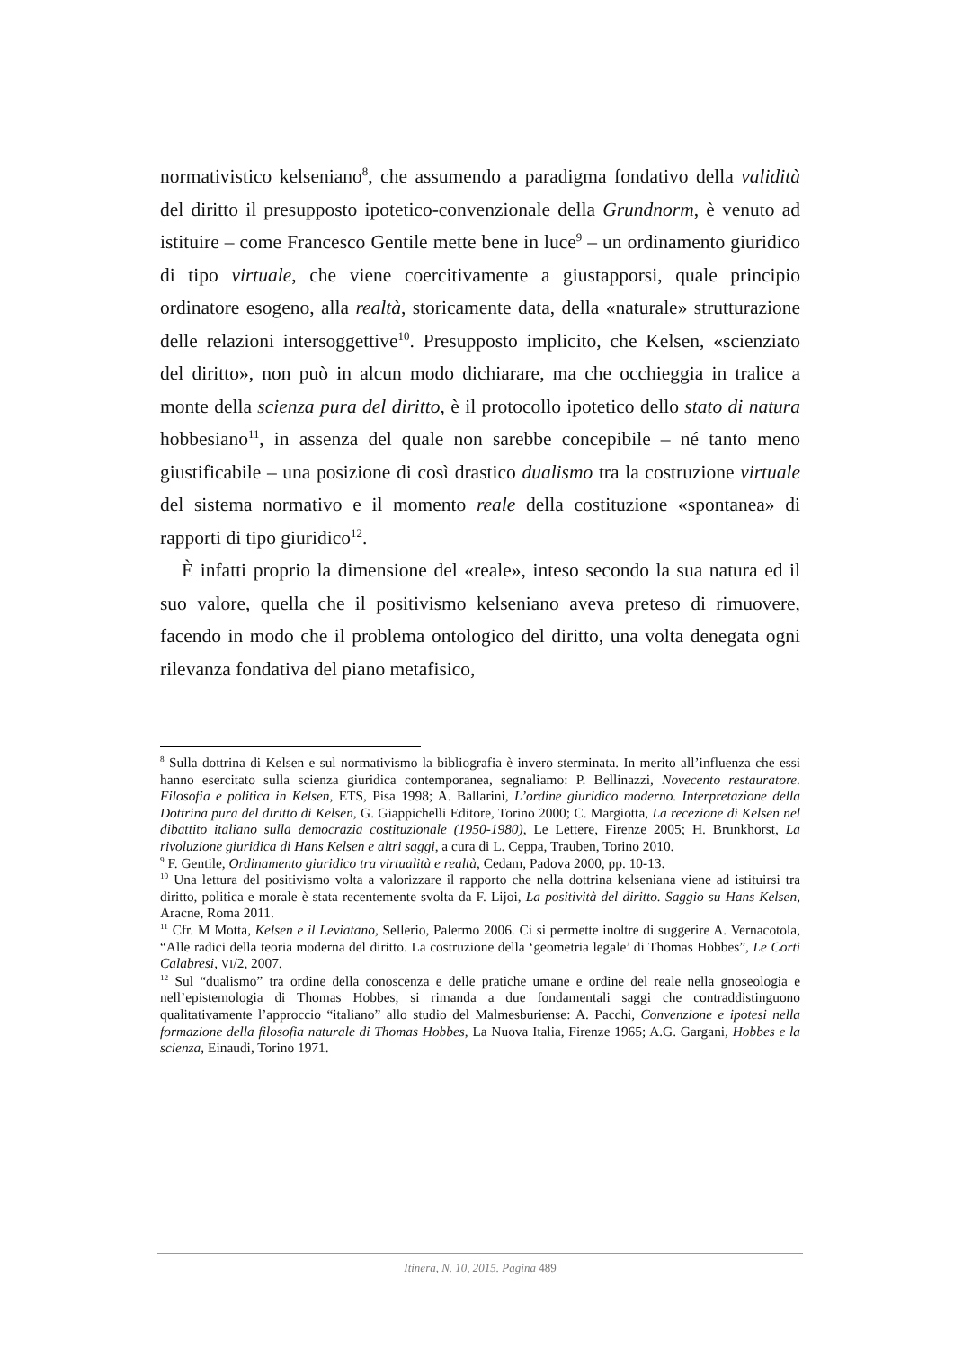normativistico kelseniano<sup>8</sup>, che assumendo a paradigma fondativo della validità del diritto il presupposto ipotetico-convenzionale della Grundnorm, è venuto ad istituire – come Francesco Gentile mette bene in luce<sup>9</sup> – un ordinamento giuridico di tipo virtuale, che viene coercitivamente a giustapporsi, quale principio ordinatore esogeno, alla realtà, storicamente data, della «naturale» strutturazione delle relazioni intersoggettive<sup>10</sup>. Presupposto implicito, che Kelsen, «scienziato del diritto», non può in alcun modo dichiarare, ma che occhieggia in tralice a monte della scienza pura del diritto, è il protocollo ipotetico dello stato di natura hobbesiano<sup>11</sup>, in assenza del quale non sarebbe concepibile – né tanto meno giustificabile – una posizione di così drastico dualismo tra la costruzione virtuale del sistema normativo e il momento reale della costituzione «spontanea» di rapporti di tipo giuridico<sup>12</sup>.
È infatti proprio la dimensione del «reale», inteso secondo la sua natura ed il suo valore, quella che il positivismo kelseniano aveva preteso di rimuovere, facendo in modo che il problema ontologico del diritto, una volta denegata ogni rilevanza fondativa del piano metafisico,
<sup>8</sup> Sulla dottrina di Kelsen e sul normativismo la bibliografia è invero sterminata. In merito all’influenza che essi hanno esercitato sulla scienza giuridica contemporanea, segnaliamo: P. Bellinazzi, Novecento restauratore. Filosofia e politica in Kelsen, ETS, Pisa 1998; A. Ballarini, L’ordine giuridico moderno. Interpretazione della Dottrina pura del diritto di Kelsen, G. Giappichelli Editore, Torino 2000; C. Margiotta, La recezione di Kelsen nel dibattito italiano sulla democrazia costituzionale (1950-1980), Le Lettere, Firenze 2005; H. Brunkhorst, La rivoluzione giuridica di Hans Kelsen e altri saggi, a cura di L. Ceppa, Trauben, Torino 2010.
<sup>9</sup> F. Gentile, Ordinamento giuridico tra virtualità e realtà, Cedam, Padova 2000, pp. 10-13.
<sup>10</sup> Una lettura del positivismo volta a valorizzare il rapporto che nella dottrina kelseniana viene ad istituirsi tra diritto, politica e morale è stata recentemente svolta da F. Lijoi, La positività del diritto. Saggio su Hans Kelsen, Aracne, Roma 2011.
<sup>11</sup> Cfr. M Motta, Kelsen e il Leviatano, Sellerio, Palermo 2006. Ci si permette inoltre di suggerire A. Vernacotola, “Alle radici della teoria moderna del diritto. La costruzione della ‘geometria legale’ di Thomas Hobbes”, Le Corti Calabresi, VI/2, 2007.
<sup>12</sup> Sul “dualismo” tra ordine della conoscenza e delle pratiche umane e ordine del reale nella gnoseologia e nell’epistemologia di Thomas Hobbes, si rimanda a due fondamentali saggi che contraddistinguono qualitativamente l’approccio “italiano” allo studio del Malmesburiense: A. Pacchi, Convenzione e ipotesi nella formazione della filosofia naturale di Thomas Hobbes, La Nuova Italia, Firenze 1965; A.G. Gargani, Hobbes e la scienza, Einaudi, Torino 1971.
Itinera, N. 10, 2015. Pagina 489